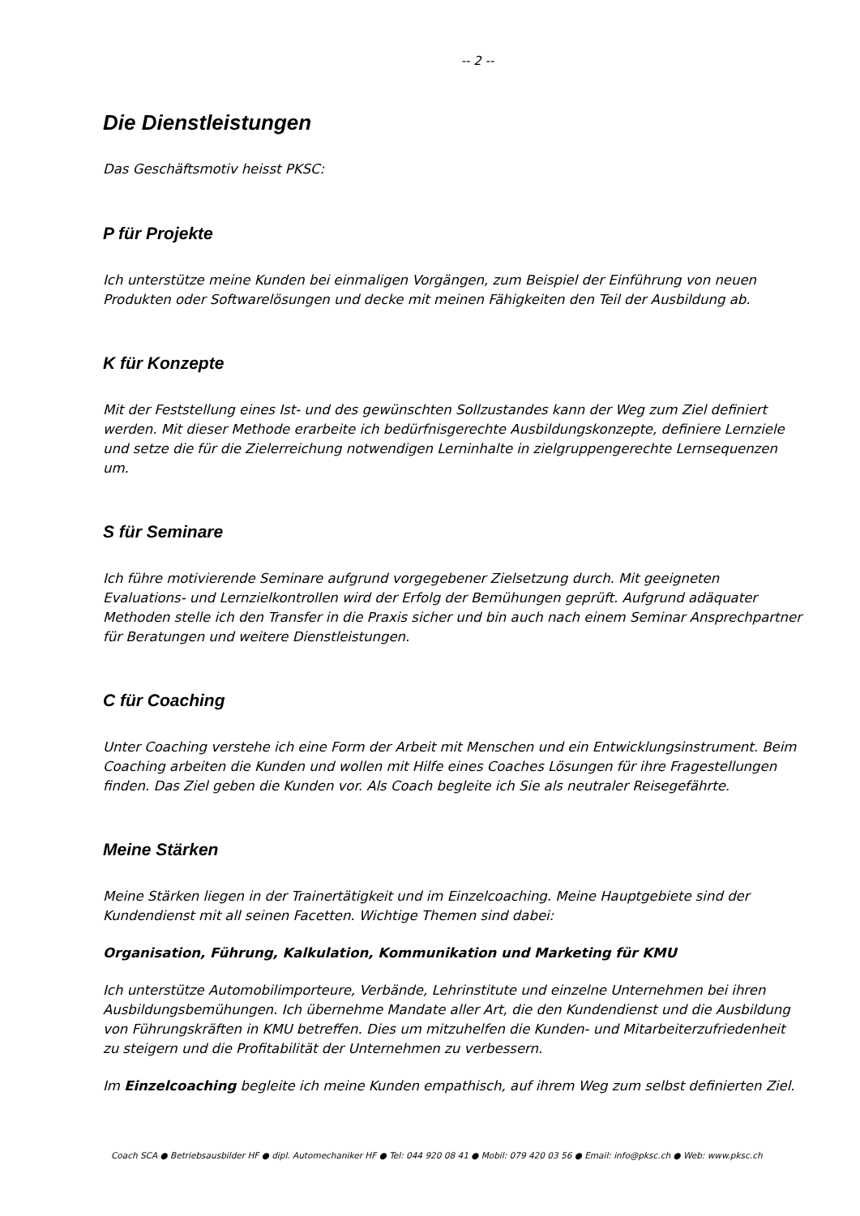-- 2 --
Die Dienstleistungen
Das Geschäftsmotiv heisst PKSC:
P für Projekte
Ich unterstütze meine Kunden bei einmaligen Vorgängen, zum Beispiel der Einführung von neuen Produkten oder Softwarelösungen und decke mit meinen Fähigkeiten den Teil der Ausbildung ab.
K für Konzepte
Mit der Feststellung eines Ist- und des gewünschten Sollzustandes kann der Weg zum Ziel definiert werden. Mit dieser Methode erarbeite ich bedürfnisgerechte Ausbildungskonzepte, definiere Lernziele und setze die für die Zielerreichung notwendigen Lerninhalte in zielgruppengerechte Lernsequenzen um.
S für Seminare
Ich führe motivierende Seminare aufgrund vorgegebener Zielsetzung durch. Mit geeigneten Evaluations- und Lernzielkontrollen wird der Erfolg der Bemühungen geprüft. Aufgrund adäquater Methoden stelle ich den Transfer in die Praxis sicher und bin auch nach einem Seminar Ansprechpartner für Beratungen und weitere Dienstleistungen.
C für Coaching
Unter Coaching verstehe ich eine Form der Arbeit mit Menschen und ein Entwicklungsinstrument. Beim Coaching arbeiten die Kunden und wollen mit Hilfe eines Coaches Lösungen für ihre Fragestellungen finden. Das Ziel geben die Kunden vor. Als Coach begleite ich Sie als neutraler Reisegefährte.
Meine Stärken
Meine Stärken liegen in der Trainertätigkeit und im Einzelcoaching. Meine Hauptgebiete sind der Kundendienst mit all seinen Facetten. Wichtige Themen sind dabei:
Organisation, Führung, Kalkulation, Kommunikation und Marketing für KMU
Ich unterstütze Automobilimporteure, Verbände, Lehrinstitute und einzelne Unternehmen bei ihren Ausbildungsbemühungen. Ich übernehme Mandate aller Art, die den Kundendienst und die Ausbildung von Führungskräften in KMU betreffen. Dies um mitzuhelfen die Kunden- und Mitarbeiterzufriedenheit zu steigern und die Profitabilität der Unternehmen zu verbessern.
Im Einzelcoaching begleite ich meine Kunden empathisch, auf ihrem Weg zum selbst definierten Ziel.
Coach SCA ● Betriebsausbilder HF ● dipl. Automechaniker HF ● Tel: 044 920 08 41 ● Mobil: 079 420 03 56 ● Email: info@pksc.ch ● Web: www.pksc.ch